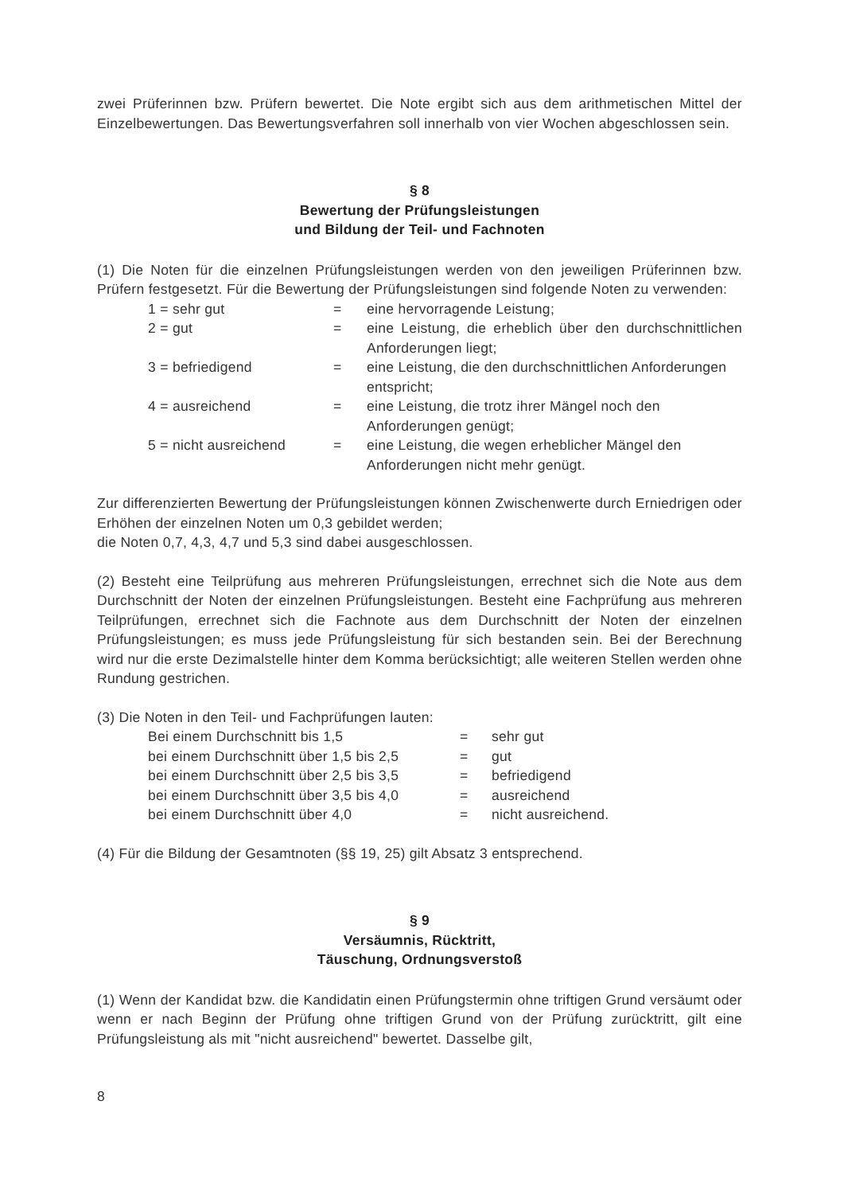zwei Prüferinnen bzw. Prüfern bewertet. Die Note ergibt sich aus dem arithmetischen Mittel der Einzelbewertungen. Das Bewertungsverfahren soll innerhalb von vier Wochen abgeschlossen sein.
§ 8
Bewertung der Prüfungsleistungen
und Bildung der Teil- und Fachnoten
(1) Die Noten für die einzelnen Prüfungsleistungen werden von den jeweiligen Prüferinnen bzw. Prüfern festgesetzt. Für die Bewertung der Prüfungsleistungen sind folgende Noten zu verwenden:
| 1 = sehr gut | = | eine hervorragende Leistung; |
| 2 = gut | = | eine Leistung, die erheblich über den durchschnittlichen Anforderungen liegt; |
| 3 = befriedigend | = | eine Leistung, die den durchschnittlichen Anforderungen entspricht; |
| 4 = ausreichend | = | eine Leistung, die trotz ihrer Mängel noch den Anforderungen genügt; |
| 5 = nicht ausreichend | = | eine Leistung, die wegen erheblicher Mängel den Anforderungen nicht mehr genügt. |
Zur differenzierten Bewertung der Prüfungsleistungen können Zwischenwerte durch Erniedrigen oder Erhöhen der einzelnen Noten um 0,3 gebildet werden;
die Noten 0,7, 4,3, 4,7 und 5,3 sind dabei ausgeschlossen.
(2) Besteht eine Teilprüfung aus mehreren Prüfungsleistungen, errechnet sich die Note aus dem Durchschnitt der Noten der einzelnen Prüfungsleistungen. Besteht eine Fachprüfung aus mehreren Teilprüfungen, errechnet sich die Fachnote aus dem Durchschnitt der Noten der einzelnen Prüfungsleistungen; es muss jede Prüfungsleistung für sich bestanden sein. Bei der Berechnung wird nur die erste Dezimalstelle hinter dem Komma berücksichtigt; alle weiteren Stellen werden ohne Rundung gestrichen.
(3) Die Noten in den Teil- und Fachprüfungen lauten:
| Bei einem Durchschnitt bis 1,5 | = | sehr gut |
| bei einem Durchschnitt über 1,5 bis 2,5 | = | gut |
| bei einem Durchschnitt über 2,5 bis 3,5 | = | befriedigend |
| bei einem Durchschnitt über 3,5 bis 4,0 | = | ausreichend |
| bei einem Durchschnitt über 4,0 | = | nicht ausreichend. |
(4) Für die Bildung der Gesamtnoten (§§ 19, 25) gilt Absatz 3 entsprechend.
§ 9
Versäumnis, Rücktritt,
Täuschung, Ordnungsverstoß
(1) Wenn der Kandidat bzw. die Kandidatin einen Prüfungstermin ohne triftigen Grund versäumt oder wenn er nach Beginn der Prüfung ohne triftigen Grund von der Prüfung zurücktritt, gilt eine Prüfungsleistung als mit "nicht ausreichend" bewertet. Dasselbe gilt,
8